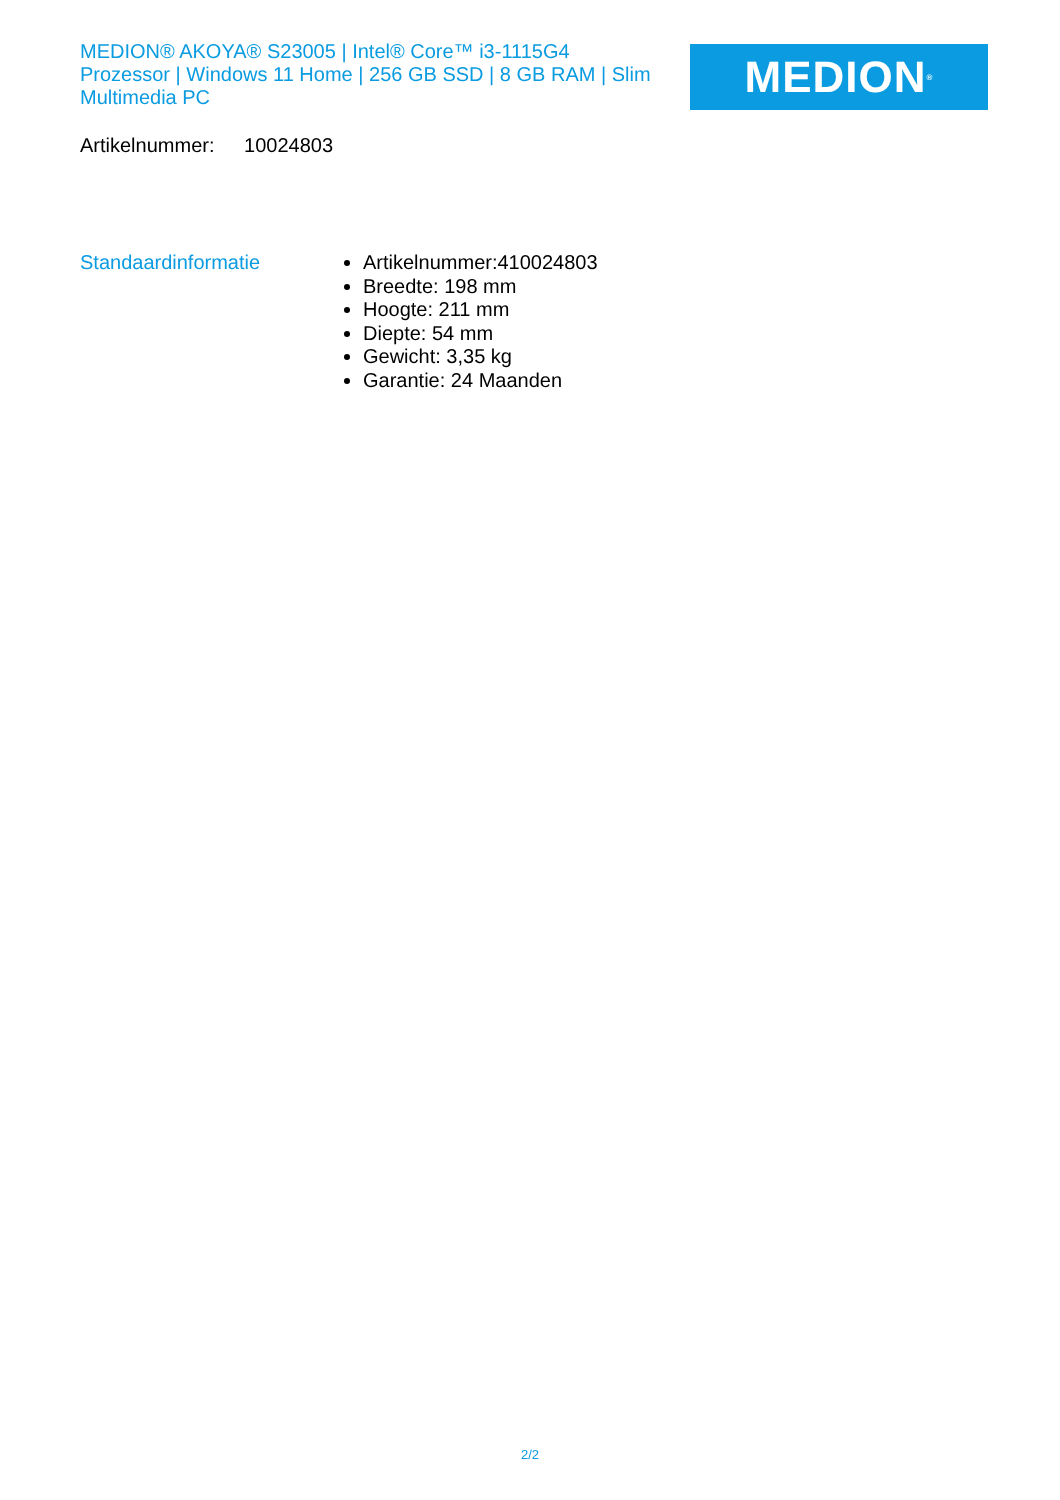MEDION® AKOYA® S23005 | Intel® Core™ i3-1115G4 Prozessor | Windows 11 Home | 256 GB SSD | 8 GB RAM | Slim Multimedia PC
MEDION<sup>®</sup>
Artikelnummer: 10024803
Standaardinformatie
Artikelnummer:410024803
Breedte: 198 mm
Hoogte: 211 mm
Diepte: 54 mm
Gewicht: 3,35 kg
Garantie: 24 Maanden
2/2